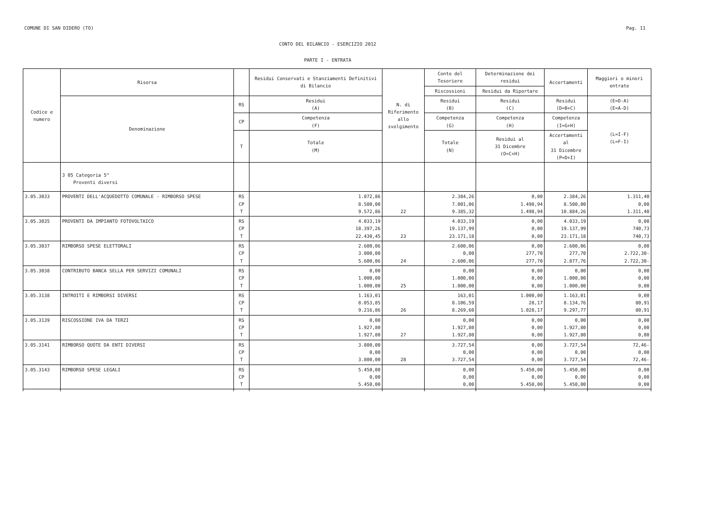COMUNE DI SAN DIDERO (TO) Pag. 11
CONTO DEL BILANCIO - ESERCIZIO 2012
PARTE I - ENTRATA
| Codice e numero | Risorsa | | Residui Conservati e Stanziamenti Definitivi di Bilancio | N. di Riferimento allo svolgimento | Conto del Tesoriere | Determinazione dei residui | Accertamenti | Maggiori o minori entrate |
| | | | | | Riscossioni | Residui da Riportare | | |
| | Denominazione | RS | Residui (A) | | Residui (B) | Residui (C) | Residui (D=B+C) | (E=D-A) (E=A-D) |
| | | CP | Competenza (F) | | Competenza (G) | Competenza (H) | Competenza (I=G+H) | (L=I-F) (L=F-I) |
| | | T | Totale (M) | | Totale (N) | Residui al 31 Dicembre (O=C+H) | Accertamenti al 31 Dicembre (P=D+I) | |
| | 3 05 Categoria 5^ Proventi diversi | | | | | | | |
| 3.05.3033 | PROVENTI DELL'ACQUEDOTTO COMUNALE - RIMBORSO SPESE | RS CP T | 1.072,86 8.500,00 9.572,86 | 22 | 2.384,26 7.001,06 9.385,32 | 0,00 1.498,94 1.498,94 | 2.384,26 8.500,00 10.884,26 | 1.311,40 0,00 1.311,40 |
| 3.05.3035 | PROVENTI DA IMPIANTO FOTOVOLTAICO | RS CP T | 4.033,19 18.397,26 22.430,45 | 23 | 4.033,19 19.137,99 23.171,18 | 0,00 0,00 0,00 | 4.033,19 19.137,99 23.171,18 | 0,00 740,73 740,73 |
| 3.05.3037 | RIMBORSO SPESE ELETTORALI | RS CP T | 2.600,06 3.000,00 5.600,06 | 24 | 2.600,06 0,00 2.600,06 | 0,00 277,70 277,70 | 2.600,06 277,70 2.877,76 | 0,00 2.722,30- 2.722,30- |
| 3.05.3038 | CONTRIBUTO BANCA SELLA PER SERVIZI COMUNALI | RS CP T | 0,00 1.000,00 1.000,00 | 25 | 0,00 1.000,00 1.000,00 | 0,00 0,00 0,00 | 0,00 1.000,00 1.000,00 | 0,00 0,00 0,00 |
| 3.05.3138 | INTROITI E RIMBORSI DIVERSI | RS CP T | 1.163,01 8.053,85 9.216,86 | 26 | 163,01 8.106,59 8.269,60 | 1.000,00 28,17 1.028,17 | 1.163,01 8.134,76 9.297,77 | 0,00 80,91 80,91 |
| 3.05.3139 | RISCOSSIONE IVA DA TERZI | RS CP T | 0,00 1.927,80 1.927,80 | 27 | 0,00 1.927,80 1.927,80 | 0,00 0,00 0,00 | 0,00 1.927,80 1.927,80 | 0,00 0,00 0,00 |
| 3.05.3141 | RIMBORSO QUOTE DA ENTI DIVERSI | RS CP T | 3.800,00 0,00 3.800,00 | 28 | 3.727,54 0,00 3.727,54 | 0,00 0,00 0,00 | 3.727,54 0,00 3.727,54 | 72,46- 0,00 72,46- |
| 3.05.3143 | RIMBORSO SPESE LEGALI | RS CP T | 5.450,00 0,00 5.450,00 | | 0,00 0,00 0,00 | 5.450,00 0,00 5.450,00 | 5.450,00 0,00 5.450,00 | 0,00 0,00 0,00 |